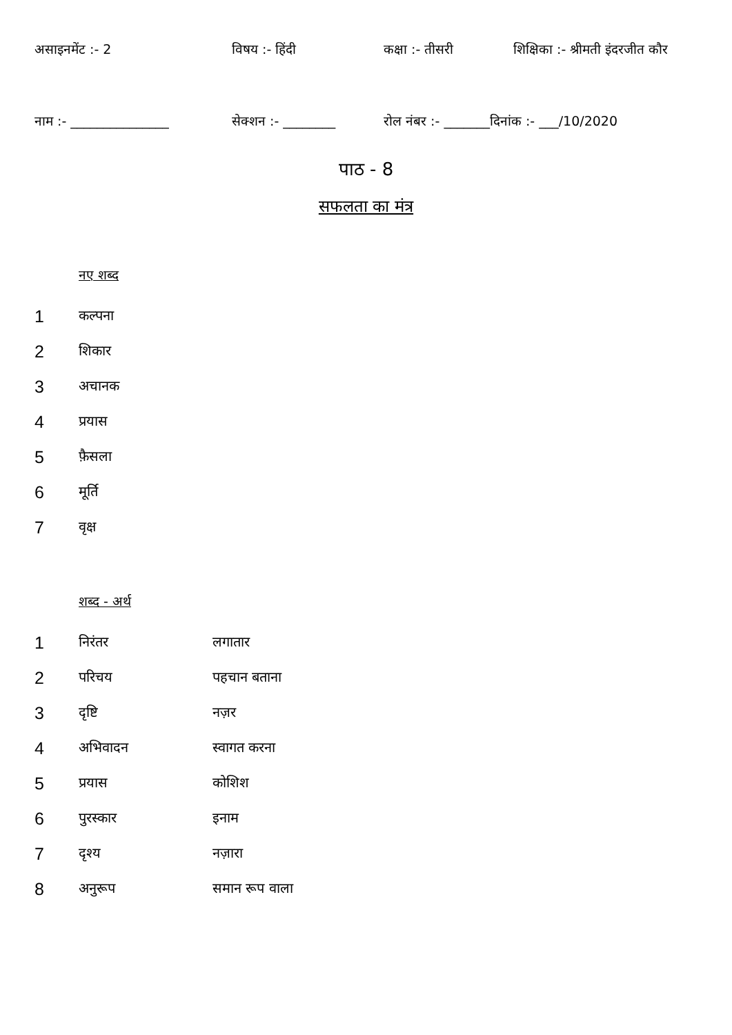असाइनमेंट :- 2 विषय :- हिंदी कक्षा :- तीसरी शिक्षिका :- श्रीमती इंदरजीत कौर
नाम :- _______________ सेक्शन :- ________ रोल नंबर :- _______दिनांक :- ___/10/2020
पाठ - 8
सफलता का मंत्र
नए शब्द
| 1 | कल्पना |
| 2 | शिकार |
| 3 | अचानक |
| 4 | प्रयास |
| 5 | फ़ैसला |
| 6 | मूर्ति |
| 7 | वृक्ष |
शब्द - अर्थ
| 1 | निरंतर | लगातार |
| 2 | परिचय | पहचान बताना |
| 3 | दृष्टि | नज़र |
| 4 | अभिवादन | स्वागत करना |
| 5 | प्रयास | कोशिश |
| 6 | पुरस्कार | इनाम |
| 7 | दृश्य | नज़ारा |
| 8 | अनुरूप | समान रूप वाला |